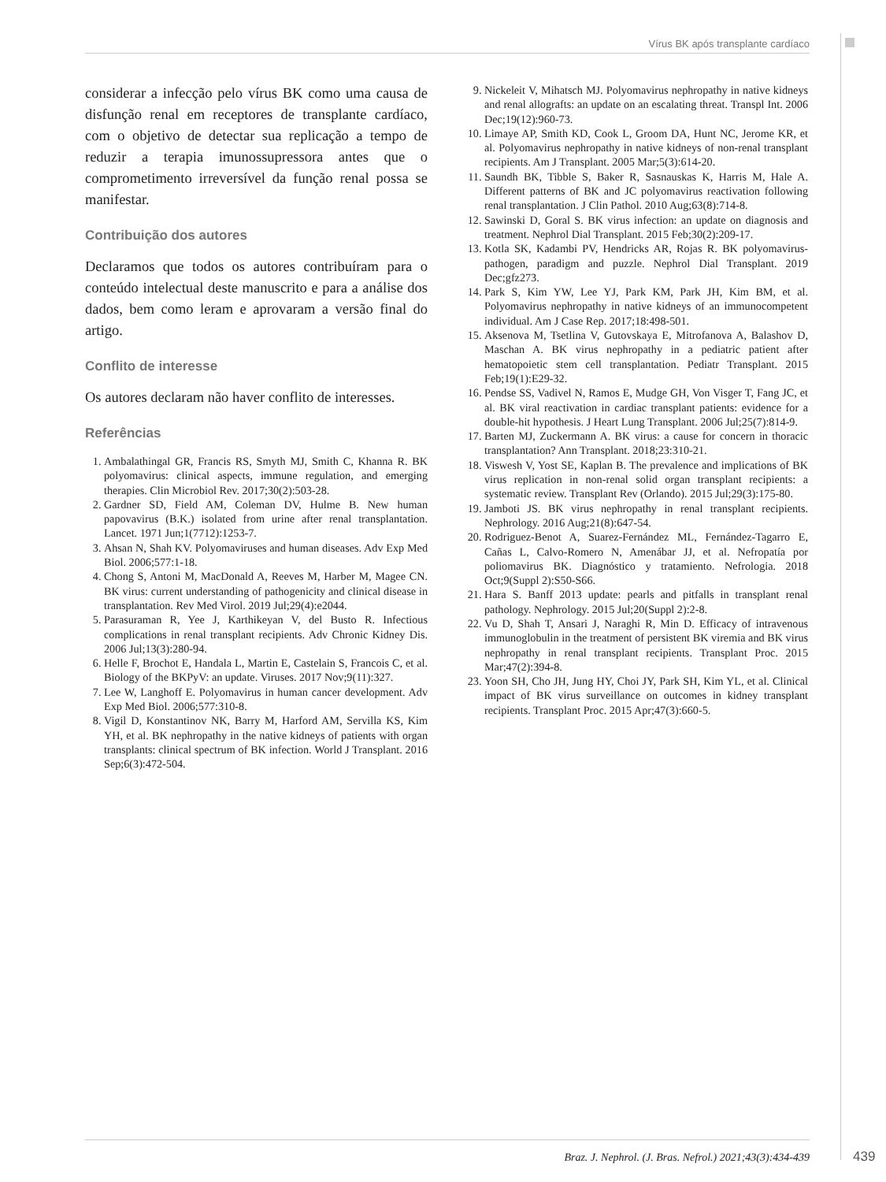Vírus BK após transplante cardíaco
considerar a infecção pelo vírus BK como uma causa de disfunção renal em receptores de transplante cardíaco, com o objetivo de detectar sua replicação a tempo de reduzir a terapia imunossupressora antes que o comprometimento irreversível da função renal possa se manifestar.
Contribuição dos autores
Declaramos que todos os autores contribuíram para o conteúdo intelectual deste manuscrito e para a análise dos dados, bem como leram e aprovaram a versão final do artigo.
Conflito de interesse
Os autores declaram não haver conflito de interesses.
Referências
1. Ambalathingal GR, Francis RS, Smyth MJ, Smith C, Khanna R. BK polyomavirus: clinical aspects, immune regulation, and emerging therapies. Clin Microbiol Rev. 2017;30(2):503-28.
2. Gardner SD, Field AM, Coleman DV, Hulme B. New human papovavirus (B.K.) isolated from urine after renal transplantation. Lancet. 1971 Jun;1(7712):1253-7.
3. Ahsan N, Shah KV. Polyomaviruses and human diseases. Adv Exp Med Biol. 2006;577:1-18.
4. Chong S, Antoni M, MacDonald A, Reeves M, Harber M, Magee CN. BK virus: current understanding of pathogenicity and clinical disease in transplantation. Rev Med Virol. 2019 Jul;29(4):e2044.
5. Parasuraman R, Yee J, Karthikeyan V, del Busto R. Infectious complications in renal transplant recipients. Adv Chronic Kidney Dis. 2006 Jul;13(3):280-94.
6. Helle F, Brochot E, Handala L, Martin E, Castelain S, Francois C, et al. Biology of the BKPyV: an update. Viruses. 2017 Nov;9(11):327.
7. Lee W, Langhoff E. Polyomavirus in human cancer development. Adv Exp Med Biol. 2006;577:310-8.
8. Vigil D, Konstantinov NK, Barry M, Harford AM, Servilla KS, Kim YH, et al. BK nephropathy in the native kidneys of patients with organ transplants: clinical spectrum of BK infection. World J Transplant. 2016 Sep;6(3):472-504.
9. Nickeleit V, Mihatsch MJ. Polyomavirus nephropathy in native kidneys and renal allografts: an update on an escalating threat. Transpl Int. 2006 Dec;19(12):960-73.
10. Limaye AP, Smith KD, Cook L, Groom DA, Hunt NC, Jerome KR, et al. Polyomavirus nephropathy in native kidneys of non-renal transplant recipients. Am J Transplant. 2005 Mar;5(3):614-20.
11. Saundh BK, Tibble S, Baker R, Sasnauskas K, Harris M, Hale A. Different patterns of BK and JC polyomavirus reactivation following renal transplantation. J Clin Pathol. 2010 Aug;63(8):714-8.
12. Sawinski D, Goral S. BK virus infection: an update on diagnosis and treatment. Nephrol Dial Transplant. 2015 Feb;30(2):209-17.
13. Kotla SK, Kadambi PV, Hendricks AR, Rojas R. BK polyomavirus-pathogen, paradigm and puzzle. Nephrol Dial Transplant. 2019 Dec;gfz273.
14. Park S, Kim YW, Lee YJ, Park KM, Park JH, Kim BM, et al. Polyomavirus nephropathy in native kidneys of an immunocompetent individual. Am J Case Rep. 2017;18:498-501.
15. Aksenova M, Tsetlina V, Gutovskaya E, Mitrofanova A, Balashov D, Maschan A. BK virus nephropathy in a pediatric patient after hematopoietic stem cell transplantation. Pediatr Transplant. 2015 Feb;19(1):E29-32.
16. Pendse SS, Vadivel N, Ramos E, Mudge GH, Von Visger T, Fang JC, et al. BK viral reactivation in cardiac transplant patients: evidence for a double-hit hypothesis. J Heart Lung Transplant. 2006 Jul;25(7):814-9.
17. Barten MJ, Zuckermann A. BK virus: a cause for concern in thoracic transplantation? Ann Transplant. 2018;23:310-21.
18. Viswesh V, Yost SE, Kaplan B. The prevalence and implications of BK virus replication in non-renal solid organ transplant recipients: a systematic review. Transplant Rev (Orlando). 2015 Jul;29(3):175-80.
19. Jamboti JS. BK virus nephropathy in renal transplant recipients. Nephrology. 2016 Aug;21(8):647-54.
20. Rodriguez-Benot A, Suarez-Fernández ML, Fernández-Tagarro E, Cañas L, Calvo-Romero N, Amenábar JJ, et al. Nefropatía por poliomavirus BK. Diagnóstico y tratamiento. Nefrologia. 2018 Oct;9(Suppl 2):S50-S66.
21. Hara S. Banff 2013 update: pearls and pitfalls in transplant renal pathology. Nephrology. 2015 Jul;20(Suppl 2):2-8.
22. Vu D, Shah T, Ansari J, Naraghi R, Min D. Efficacy of intravenous immunoglobulin in the treatment of persistent BK viremia and BK virus nephropathy in renal transplant recipients. Transplant Proc. 2015 Mar;47(2):394-8.
23. Yoon SH, Cho JH, Jung HY, Choi JY, Park SH, Kim YL, et al. Clinical impact of BK virus surveillance on outcomes in kidney transplant recipients. Transplant Proc. 2015 Apr;47(3):660-5.
Braz. J. Nephrol. (J. Bras. Nefrol.) 2021;43(3):434-439
439